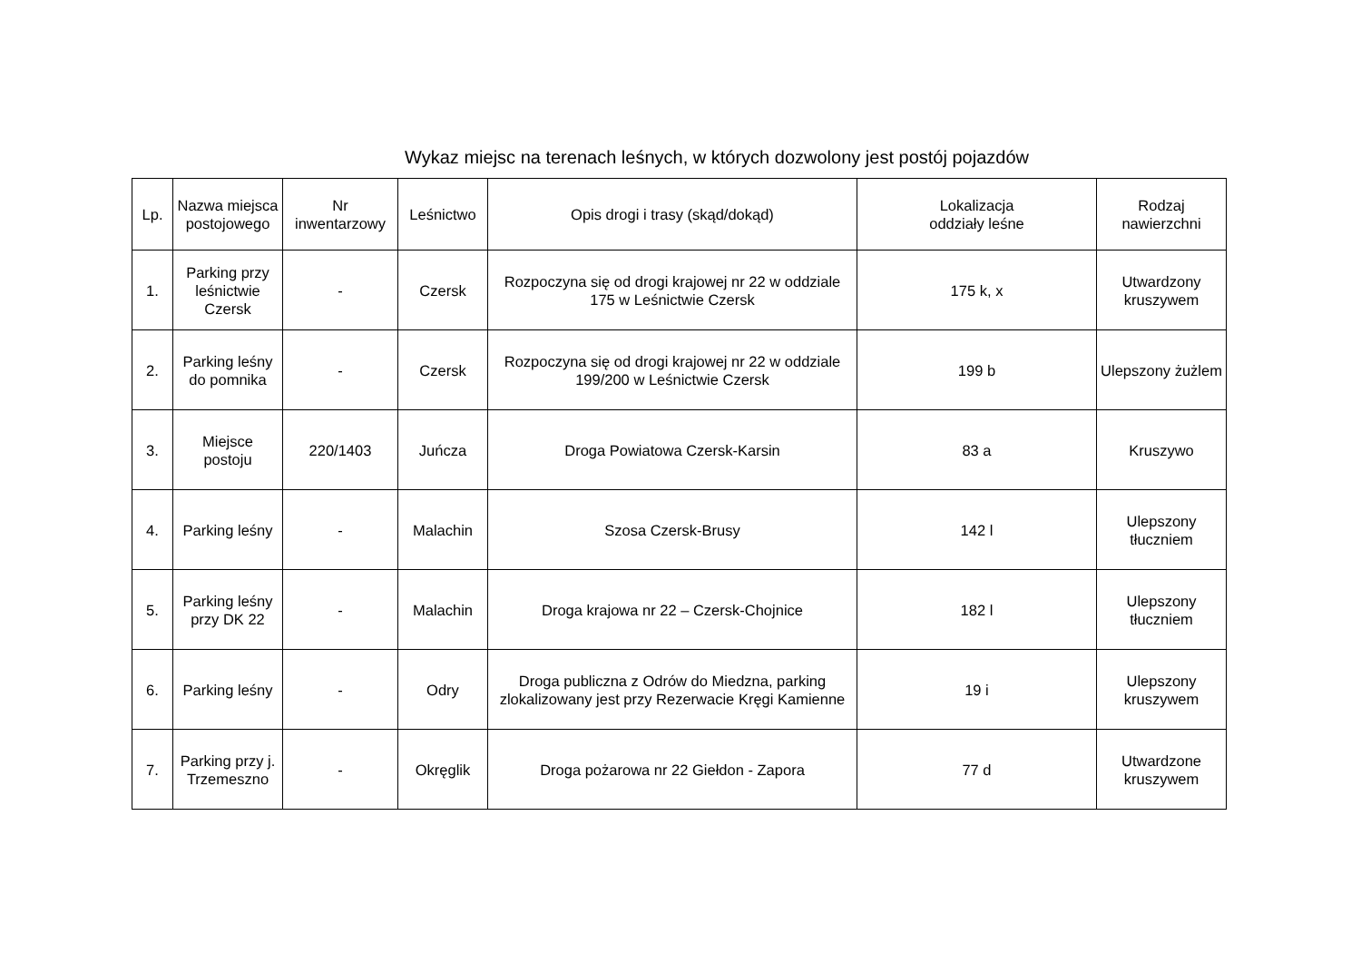Wykaz miejsc na terenach leśnych, w których dozwolony jest postój pojazdów
| Lp. | Nazwa miejsca postojowego | Nr inwentarzowy | Leśnictwo | Opis drogi i trasy (skąd/dokąd) | Lokalizacja oddziały leśne | Rodzaj nawierzchni |
| --- | --- | --- | --- | --- | --- | --- |
| 1. | Parking przy leśnictwie Czersk | - | Czersk | Rozpoczyna się od drogi krajowej nr 22 w oddziale 175 w Leśnictwie Czersk | 175 k, x | Utwardzony kruszywem |
| 2. | Parking leśny do pomnika | - | Czersk | Rozpoczyna się od drogi krajowej nr 22 w oddziale 199/200 w Leśnictwie Czersk | 199 b | Ulepszony żużlem |
| 3. | Miejsce postoju | 220/1403 | Juńcza | Droga Powiatowa Czersk-Karsin | 83 a | Kruszywo |
| 4. | Parking leśny | - | Malachin | Szosa Czersk-Brusy | 142 l | Ulepszony tłuczniem |
| 5. | Parking leśny przy DK 22 | - | Malachin | Droga krajowa nr 22 – Czersk-Chojnice | 182 l | Ulepszony tłuczniem |
| 6. | Parking leśny | - | Odry | Droga publiczna z Odrów do Miedzna, parking zlokalizowany jest przy Rezerwacie Kręgi Kamienne | 19 i | Ulepszony kruszywem |
| 7. | Parking przy j. Trzemeszno | - | Okręglik | Droga pożarowa nr 22 Giełdon - Zapora | 77 d | Utwardzone kruszywem |